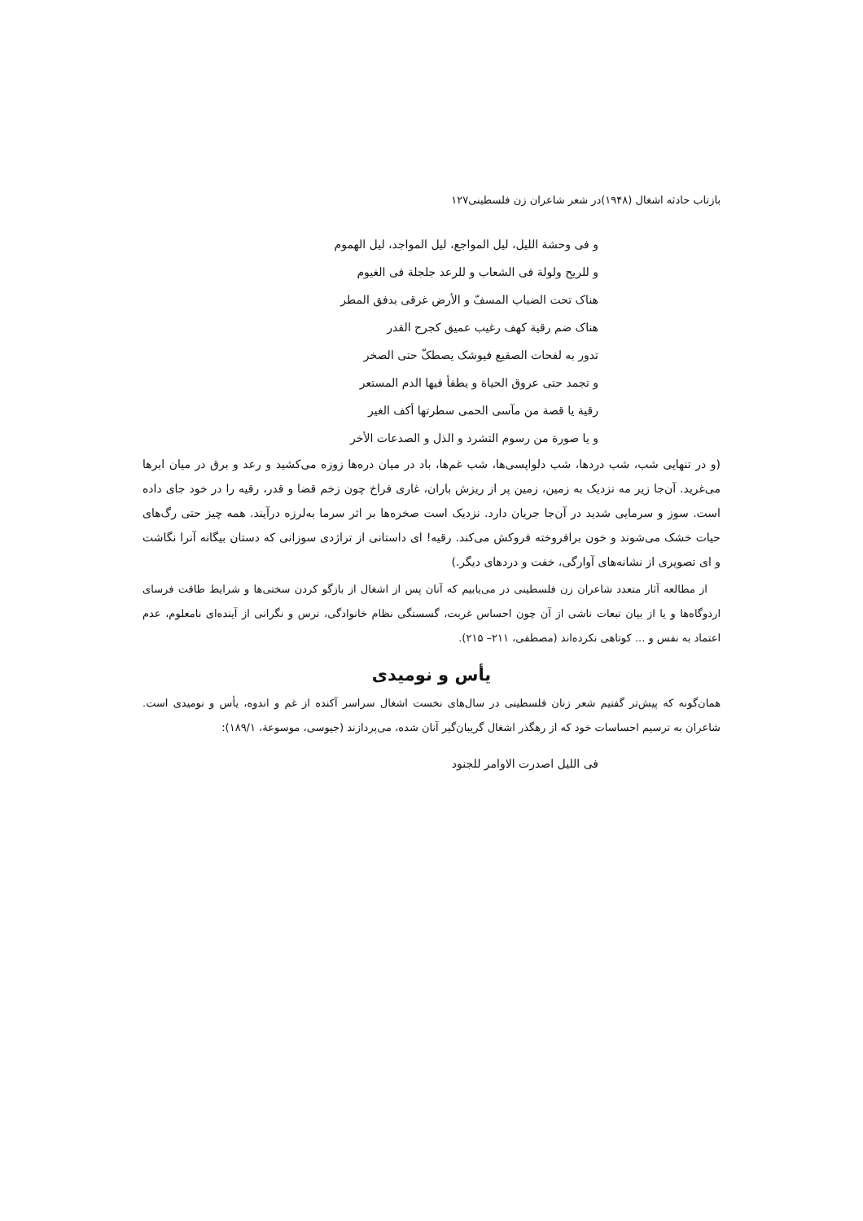بازتاب حادثه اشغال (۱۹۴۸)در شعر شاعران زن فلسطینی۱۲۷
و فی وحشة اللیل، لیل المواجع، لیل المواجد، لیل الهموم
و للریح ولولة فی الشعاب و للرعد جلجلة فی الغیوم
هناک تحت الضباب المسفّ و الأرض غرقی بدفق المطر
هناک ضم رقیة کهف رغیب عمیق کجرح القدر
تدور به لفحات الصقیع فیوشک یصطکّ حتی الصخر
و تجمد حتی عروق الحیاة و یطفأ فیها الدم المستعر
رقیة یا قصة من مآسی الحمی سطرتها أکف الغیر
و یا صورة من رسوم التشرد و الذل و الصدعات الأخر
(و در تنهایی شب، شب دردها، شب دلواپسی‌ها، شب غم‌ها، باد در میان دره‌ها زوزه می‌کشید و رعد و برق در میان ابرها می‌غرید. آن‌جا زیر مه نزدیک به زمین، زمین پر از ریزش باران، غاری فراخ چون زخم قضا و قدر، رقیه را در خود جای داده است. سوز و سرمایی شدید در آن‌جا جریان دارد. نزدیک است صخره‌ها بر اثر سرما به‌لرزه درآیند. همه چیز حتی رگ‌های حیات خشک می‌شوند و خون برافروخته فروکش می‌کند. رقیه! ای داستانی از تراژدی سوزانی که دستان بیگانه آنرا نگاشت و ای تصویری از نشانه‌های آوارگی، خفت و دردهای دیگر.)
از مطالعه آثار متعدد شاعران زن فلسطینی در می‌یابیم که آنان پس از اشغال از بازگو کردن سختی‌ها و شرایط طاقت فرسای اردوگاه‌ها و یا از بیان تبعات ناشی از آن چون احساس غربت، گسستگی نظام خانوادگی، ترس و نگرانی از آینده‌ای نامعلوم، عدم اعتماد به نفس و ... کوتاهی نکرده‌اند (مصطفی، ۲۱۱– ۲۱۵).
یأس و نومیدی
همان‌گونه که پیش‌تر گفتیم شعر زنان فلسطینی در سال‌های نخست اشغال سراسر آکنده از غم و اندوه، یأس و نومیدی است. شاعران به ترسیم احساسات خود که از رهگذر اشغال گریبان‌گیر آنان شده، می‌پردازند (جیوسی، موسوعة، ۱۸۹/۱):
فی اللیل اصدرت الاوامر للجنود